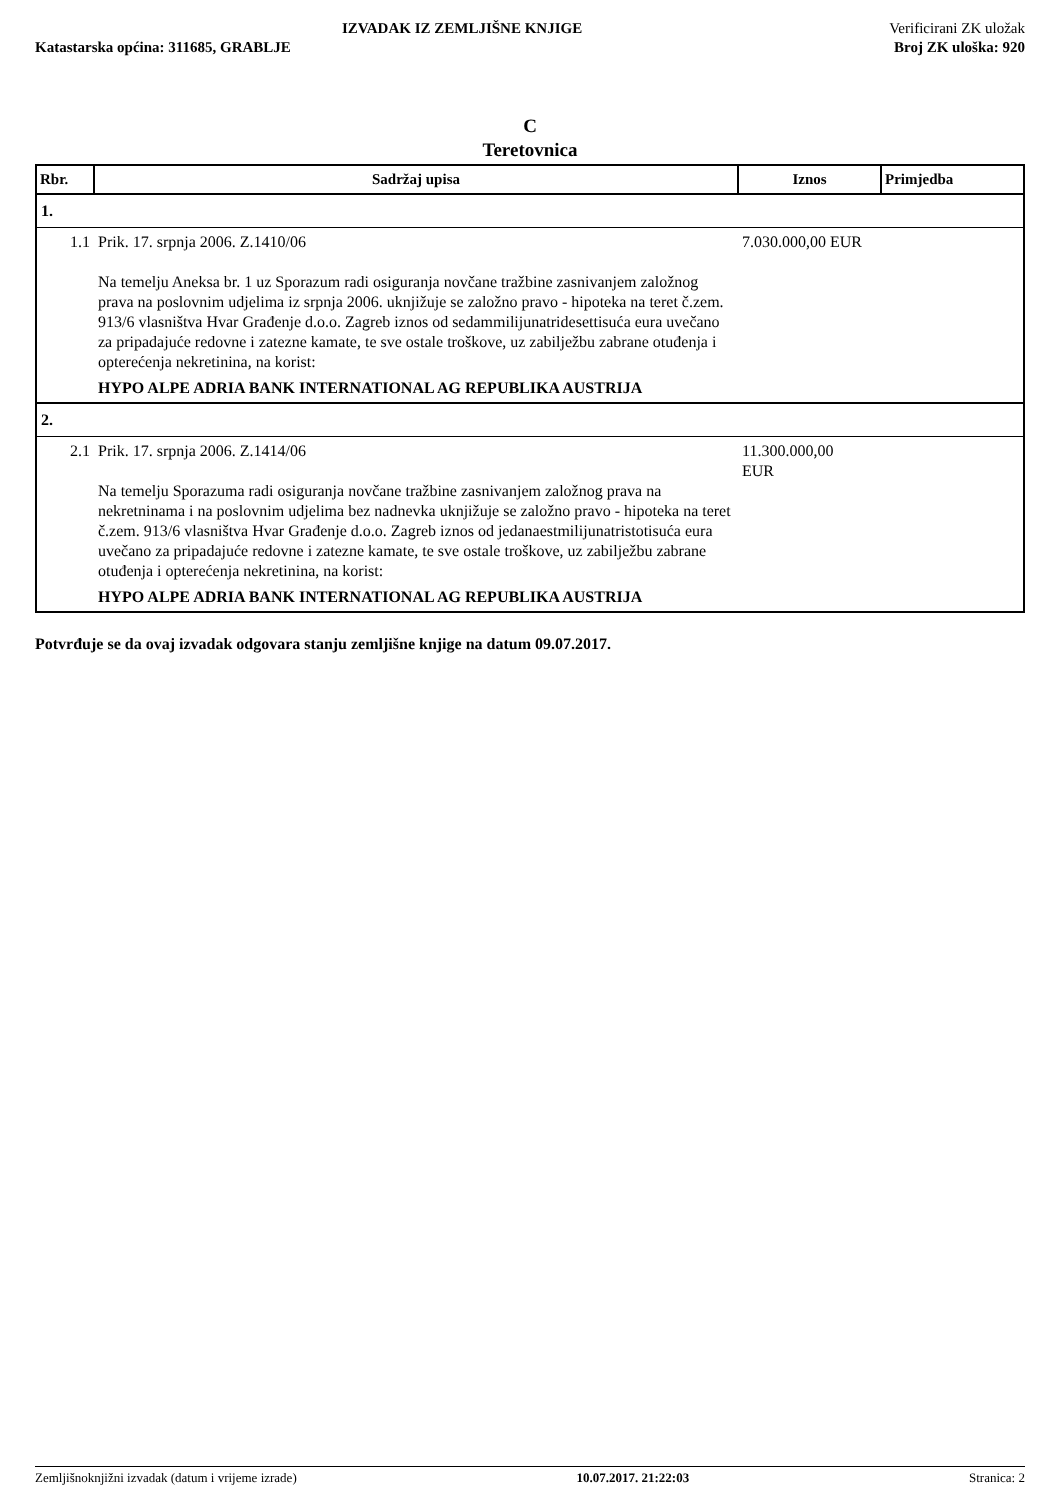IZVADAK IZ ZEMLJIŠNE KNJIGE Verificirani ZK uložak
Katastarska općina: 311685, GRABLJE Broj ZK uloška: 920
C
Teretovnica
| Rbr. | Sadržaj upisa | Iznos | Primjedba |
| --- | --- | --- | --- |
| 1. | | | |
| 1.1 | Prik. 17. srpnja 2006. Z.1410/06 Na temelju Aneksa br. 1 uz Sporazum radi osiguranja novčane tražbine zasnivanjem založnog prava na poslovnim udjelima iz srpnja 2006. uknjižuje se založno pravo - hipoteka na teret č.zem. 913/6 vlasništva Hvar Građenje d.o.o. Zagreb iznos od sedammilijunatridesettisuća eura uvečano za pripadajuće redovne i zatezne kamate, te sve ostale troškove, uz zabilježbu zabrane otuđenja i opterećenja nekretinina, na korist: HYPO ALPE ADRIA BANK INTERNATIONAL AG REPUBLIKA AUSTRIJA | 7.030.000,00 EUR | |
| 2. | | | |
| 2.1 | Prik. 17. srpnja 2006. Z.1414/06 Na temelju Sporazuma radi osiguranja novčane tražbine zasnivanjem založnog prava na nekretninama i na poslovnim udjelima bez nadnevka uknjižuje se založno pravo - hipoteka na teret č.zem. 913/6 vlasništva Hvar Građenje d.o.o. Zagreb iznos od jedanaestmilijunatristotisuća eura uvečano za pripadajuće redovne i zatezne kamate, te sve ostale troškove, uz zabilježbu zabrane otuđenja i opterećenja nekretinina, na korist: HYPO ALPE ADRIA BANK INTERNATIONAL AG REPUBLIKA AUSTRIJA | 11.300.000,00 EUR | |
Potvrđuje se da ovaj izvadak odgovara stanju zemljišne knjige na datum 09.07.2017.
Zemljišnoknjižni izvadak (datum i vrijeme izrade) 10.07.2017. 21:22:03 Stranica: 2